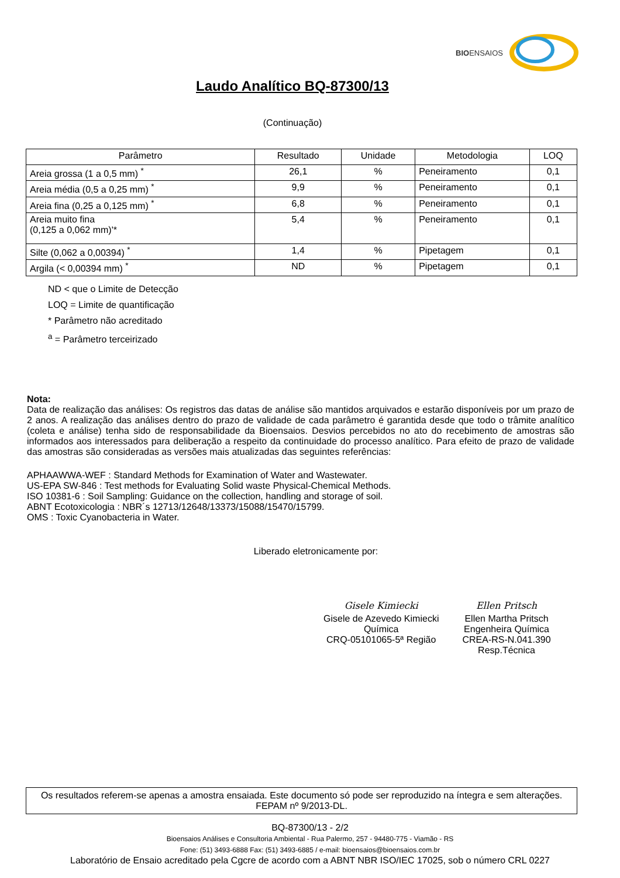BIOENSAIOS
Laudo Analítico BQ-87300/13
(Continuação)
| Parâmetro | Resultado | Unidade | Metodologia | LOQ |
| --- | --- | --- | --- | --- |
| Areia grossa (1 a 0,5 mm) <sup>*</sup> | 26,1 | % | Peneiramento | 0,1 |
| Areia média (0,5 a 0,25 mm) <sup>*</sup> | 9,9 | % | Peneiramento | 0,1 |
| Areia fina (0,25 a 0,125 mm) <sup>*</sup> | 6,8 | % | Peneiramento | 0,1 |
| Areia muito fina (0,125 a 0,062 mm)'* | 5,4 | % | Peneiramento | 0,1 |
| Silte (0,062 a 0,00394) <sup>*</sup> | 1,4 | % | Pipetagem | 0,1 |
| Argila (< 0,00394 mm) <sup>*</sup> | ND | % | Pipetagem | 0,1 |
ND < que o Limite de Detecção
LOQ = Limite de quantificação
* Parâmetro não acreditado
<sup>a</sup> = Parâmetro terceirizado
Nota:
Data de realização das análises: Os registros das datas de análise são mantidos arquivados e estarão disponíveis por um prazo de 2 anos. A realização das análises dentro do prazo de validade de cada parâmetro é garantida desde que todo o trâmite analítico (coleta e análise) tenha sido de responsabilidade da Bioensaios. Desvios percebidos no ato do recebimento de amostras são informados aos interessados para deliberação a respeito da continuidade do processo analítico. Para efeito de prazo de validade das amostras são consideradas as versões mais atualizadas das seguintes referências:
APHAAWWA-WEF : Standard Methods for Examination of Water and Wastewater.
US-EPA SW-846 : Test methods for Evaluating Solid waste Physical-Chemical Methods.
ISO 10381-6 : Soil Sampling: Guidance on the collection, handling and storage of soil.
ABNT Ecotoxicologia : NBR´s 12713/12648/13373/15088/15470/15799.
OMS : Toxic Cyanobacteria in Water.
Liberado eletronicamente por:
Gisele Kimiecki
Gisele de Azevedo Kimiecki
Química
CRQ-05101065-5ª Região
Ellen Pritsch
Ellen Martha Pritsch
Engenheira Química
CREA-RS-N.041.390
Resp.Técnica
Os resultados referem-se apenas a amostra ensaiada. Este documento só pode ser reproduzido na íntegra e sem alterações. FEPAM nº 9/2013-DL.
BQ-87300/13 - 2/2
Bioensaios Análises e Consultoria Ambiental - Rua Palermo, 257 - 94480-775 - Viamão - RS
Fone: (51) 3493-6888 Fax: (51) 3493-6885 / e-mail: bioensaios@bioensaios.com.br
Laboratório de Ensaio acreditado pela Cgcre de acordo com a ABNT NBR ISO/IEC 17025, sob o número CRL 0227